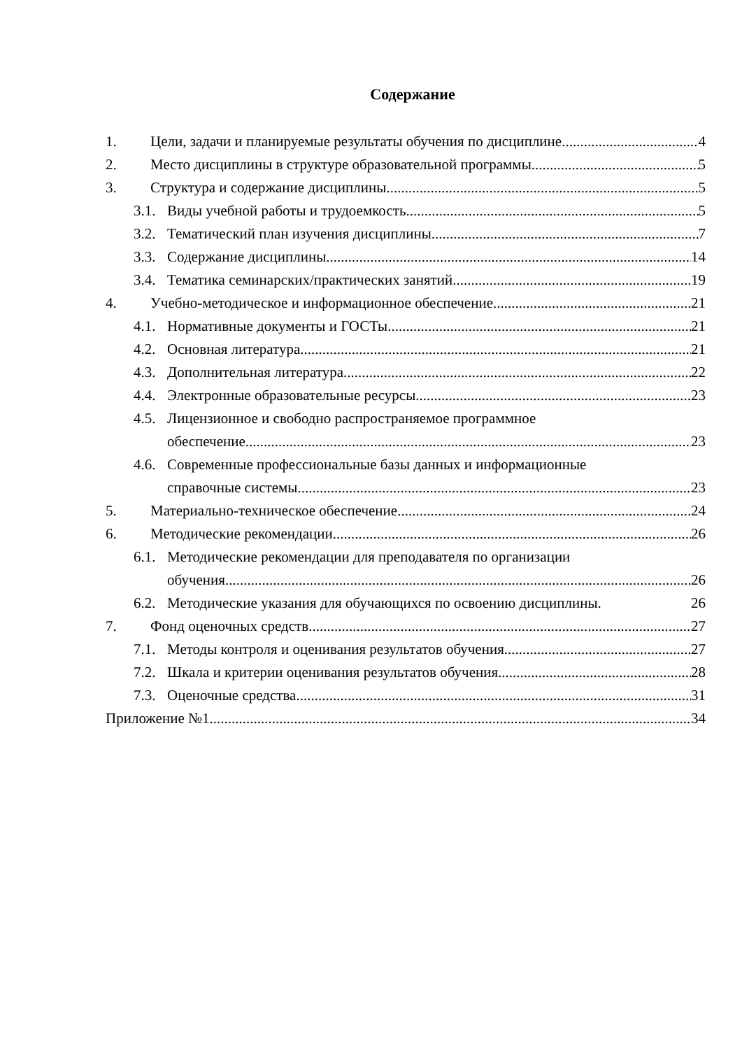Содержание
1. Цели, задачи и планируемые результаты обучения по дисциплине 4
2. Место дисциплины в структуре образовательной программы 5
3. Структура и содержание дисциплины 5
3.1. Виды учебной работы и трудоемкость 5
3.2. Тематический план изучения дисциплины 7
3.3. Содержание дисциплины 14
3.4. Тематика семинарских/практических занятий 19
4. Учебно-методическое и информационное обеспечение 21
4.1. Нормативные документы и ГОСТы 21
4.2. Основная литература 21
4.3. Дополнительная литература 22
4.4. Электронные образовательные ресурсы 23
4.5. Лицензионное и свободно распространяемое программное
обеспечение 23
4.6. Современные профессиональные базы данных и информационные
справочные системы 23
5. Материально-техническое обеспечение 24
6. Методические рекомендации 26
6.1. Методические рекомендации для преподавателя по организации
обучения 26
6.2. Методические указания для обучающихся по освоению дисциплины. 26
7. Фонд оценочных средств 27
7.1. Методы контроля и оценивания результатов обучения 27
7.2. Шкала и критерии оценивания результатов обучения 28
7.3. Оценочные средства 31
Приложение №1 34